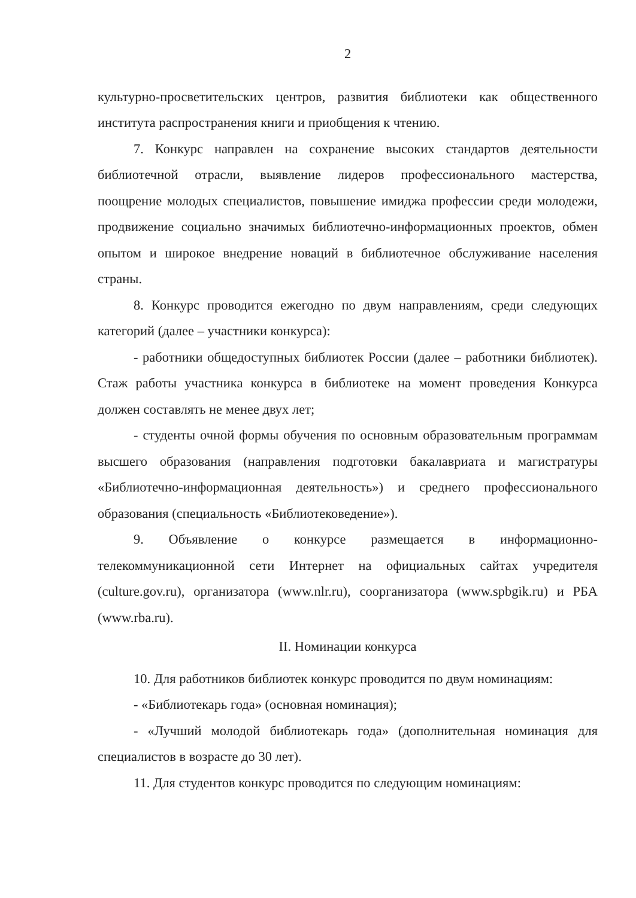2
культурно-просветительских центров, развития библиотеки как общественного института распространения книги и приобщения к чтению.
7. Конкурс направлен на сохранение высоких стандартов деятельности библиотечной отрасли, выявление лидеров профессионального мастерства, поощрение молодых специалистов, повышение имиджа профессии среди молодежи, продвижение социально значимых библиотечно-информационных проектов, обмен опытом и широкое внедрение новаций в библиотечное обслуживание населения страны.
8. Конкурс проводится ежегодно по двум направлениям, среди следующих категорий (далее – участники конкурса):
- работники общедоступных библиотек России (далее – работники библиотек). Стаж работы участника конкурса в библиотеке на момент проведения Конкурса должен составлять не менее двух лет;
- студенты очной формы обучения по основным образовательным программам высшего образования (направления подготовки бакалавриата и магистратуры «Библиотечно-информационная деятельность») и среднего профессионального образования (специальность «Библиотековедение»).
9. Объявление о конкурсе размещается в информационно-телекоммуникационной сети Интернет на официальных сайтах учредителя (culture.gov.ru), организатора (www.nlr.ru), соорганизатора (www.spbgik.ru) и РБА (www.rba.ru).
II. Номинации конкурса
10. Для работников библиотек конкурс проводится по двум номинациям:
- «Библиотекарь года» (основная номинация);
- «Лучший молодой библиотекарь года» (дополнительная номинация для специалистов в возрасте до 30 лет).
11. Для студентов конкурс проводится по следующим номинациям: